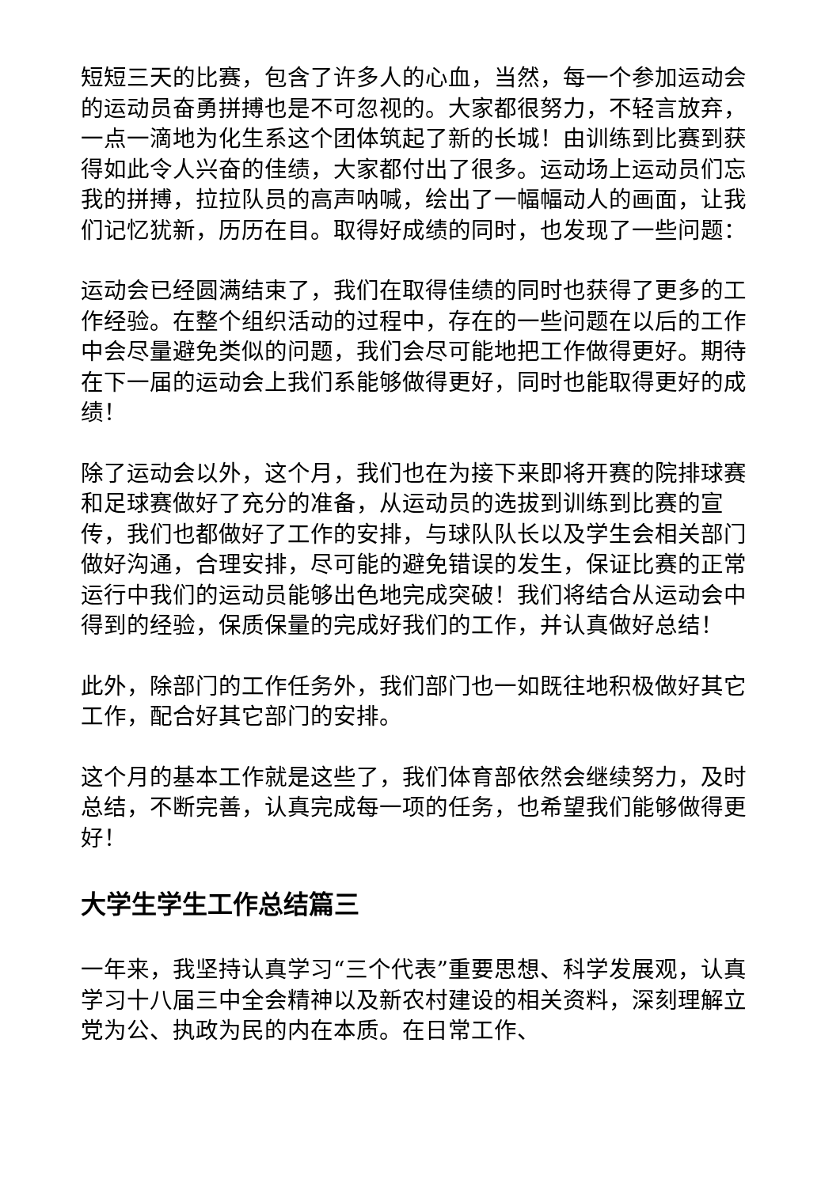短短三天的比赛，包含了许多人的心血，当然，每一个参加运动会的运动员奋勇拼搏也是不可忽视的。大家都很努力，不轻言放弃，一点一滴地为化生系这个团体筑起了新的长城！由训练到比赛到获得如此令人兴奋的佳绩，大家都付出了很多。运动场上运动员们忘我的拼搏，拉拉队员的高声呐喊，绘出了一幅幅动人的画面，让我们记忆犹新，历历在目。取得好成绩的同时，也发现了一些问题：
运动会已经圆满结束了，我们在取得佳绩的同时也获得了更多的工作经验。在整个组织活动的过程中，存在的一些问题在以后的工作中会尽量避免类似的问题，我们会尽可能地把工作做得更好。期待在下一届的运动会上我们系能够做得更好，同时也能取得更好的成绩！
除了运动会以外，这个月，我们也在为接下来即将开赛的院排球赛和足球赛做好了充分的准备，从运动员的选拔到训练到比赛的宣传，我们也都做好了工作的安排，与球队队长以及学生会相关部门做好沟通，合理安排，尽可能的避免错误的发生，保证比赛的正常运行中我们的运动员能够出色地完成突破！我们将结合从运动会中得到的经验，保质保量的完成好我们的工作，并认真做好总结！
此外，除部门的工作任务外，我们部门也一如既往地积极做好其它工作，配合好其它部门的安排。
这个月的基本工作就是这些了，我们体育部依然会继续努力，及时总结，不断完善，认真完成每一项的任务，也希望我们能够做得更好！
大学生学生工作总结篇三
一年来，我坚持认真学习“三个代表”重要思想、科学发展观，认真学习十八届三中全会精神以及新农村建设的相关资料，深刻理解立党为公、执政为民的内在本质。在日常工作、